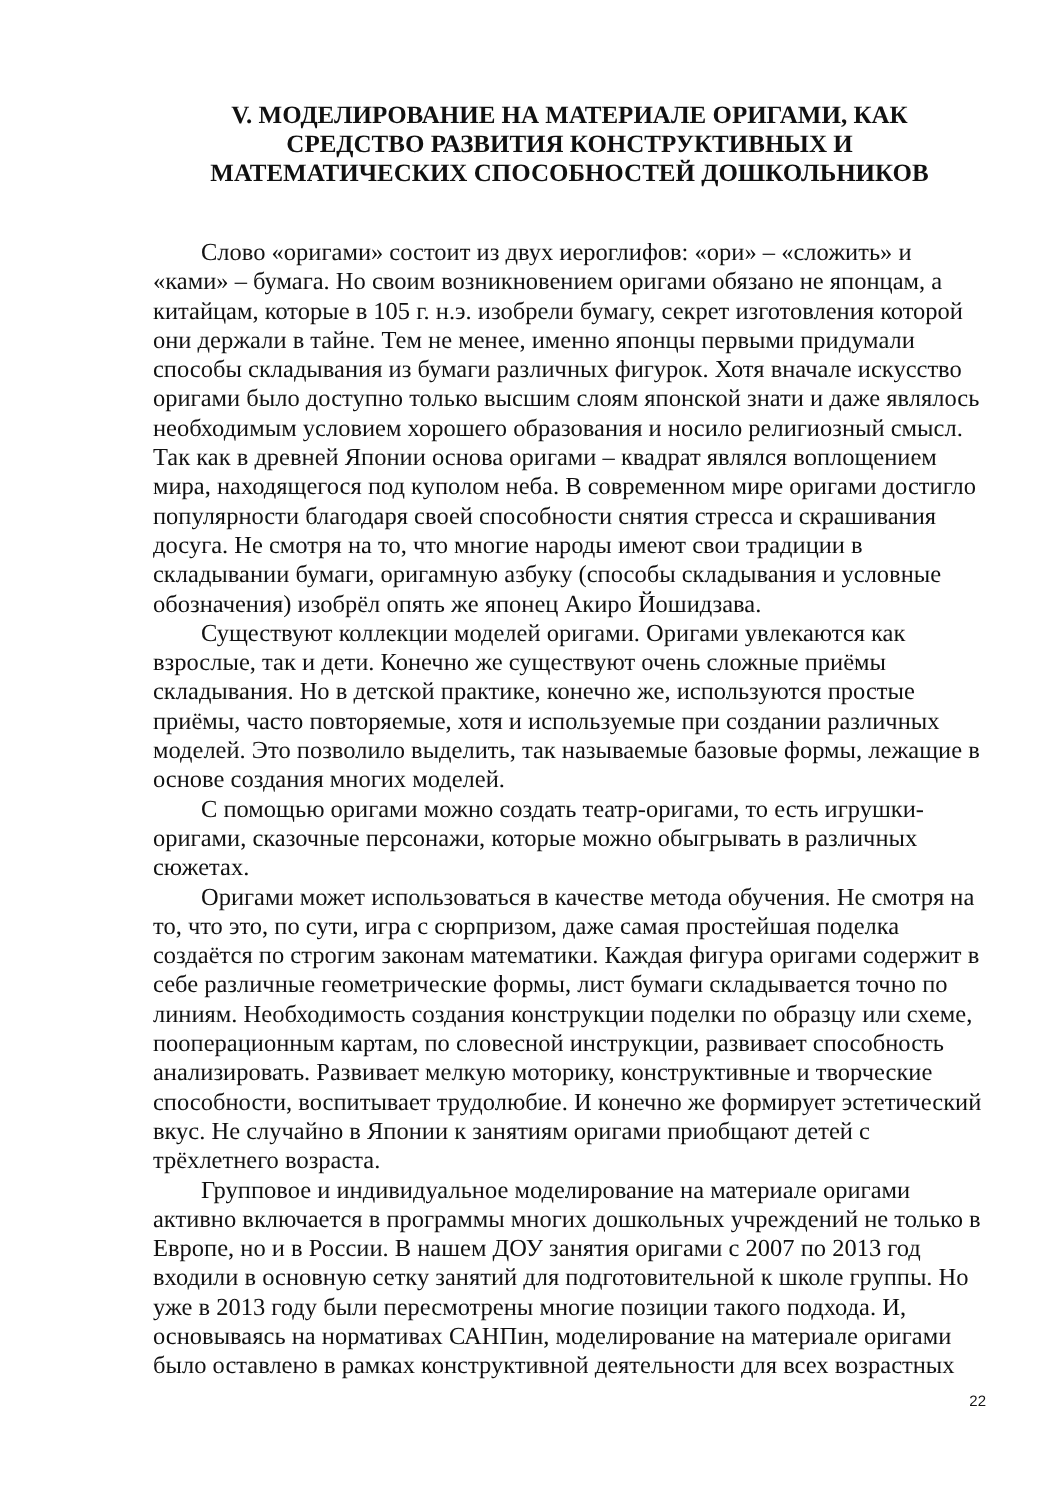V. МОДЕЛИРОВАНИЕ НА МАТЕРИАЛЕ ОРИГАМИ, КАК
СРЕДСТВО РАЗВИТИЯ КОНСТРУКТИВНЫХ И
МАТЕМАТИЧЕСКИХ СПОСОБНОСТЕЙ ДОШКОЛЬНИКОВ
Слово «оригами» состоит из двух иероглифов: «ори» – «сложить» и «ками» – бумага. Но своим возникновением оригами обязано не японцам, а китайцам, которые в 105 г. н.э. изобрели бумагу, секрет изготовления которой они держали в тайне. Тем не менее, именно японцы первыми придумали способы складывания из бумаги различных фигурок. Хотя вначале искусство оригами было доступно только высшим слоям японской знати и даже являлось необходимым условием хорошего образования и носило религиозный смысл. Так как в древней Японии основа оригами – квадрат являлся воплощением мира, находящегося под куполом неба. В современном мире оригами достигло популярности благодаря своей способности снятия стресса и скрашивания досуга. Не смотря на то, что многие народы имеют свои традиции в складывании бумаги, оригамную азбуку (способы складывания и условные обозначения) изобрёл опять же японец Акиро Йошидзава.
Существуют коллекции моделей оригами. Оригами увлекаются как взрослые, так и дети. Конечно же существуют очень сложные приёмы складывания. Но в детской практике, конечно же, используются простые приёмы, часто повторяемые, хотя и используемые при создании различных моделей. Это позволило выделить, так называемые базовые формы, лежащие в основе создания многих моделей.
С помощью оригами можно создать театр-оригами, то есть игрушки-оригами, сказочные персонажи, которые можно обыгрывать в различных сюжетах.
Оригами может использоваться в качестве метода обучения. Не смотря на то, что это, по сути, игра с сюрпризом, даже самая простейшая поделка создаётся по строгим законам математики. Каждая фигура оригами содержит в себе различные геометрические формы, лист бумаги складывается точно по линиям. Необходимость создания конструкции поделки по образцу или схеме, пооперационным картам, по словесной инструкции, развивает способность анализировать. Развивает мелкую моторику, конструктивные и творческие способности, воспитывает трудолюбие. И конечно же формирует эстетический вкус. Не случайно в Японии к занятиям оригами приобщают детей с трёхлетнего возраста.
Групповое и индивидуальное моделирование на материале оригами активно включается в программы многих дошкольных учреждений не только в Европе, но и в России. В нашем ДОУ занятия оригами с 2007 по 2013 год входили в основную сетку занятий для подготовительной к школе группы. Но уже в 2013 году были пересмотрены многие позиции такого подхода. И, основываясь на нормативах САНПин, моделирование на материале оригами было оставлено в рамках конструктивной деятельности для всех возрастных
22